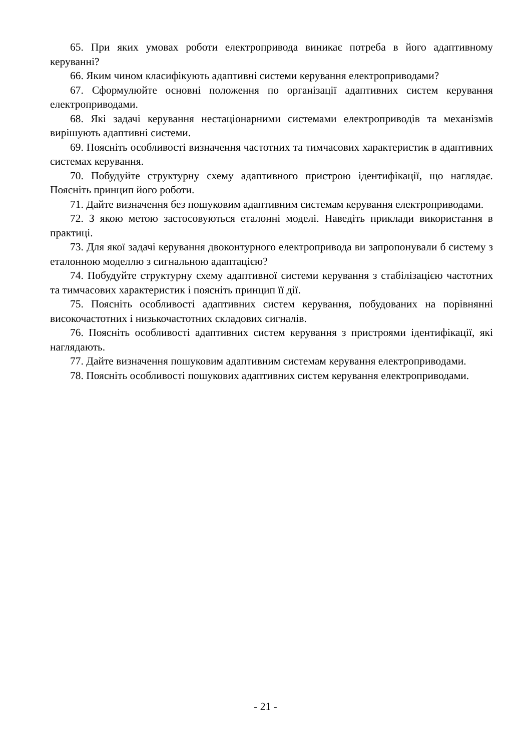65. При яких умовах роботи електропривода виникає потреба в його адаптивному керуванні?
66. Яким чином класифікують адаптивні системи керування електроприводами?
67. Сформулюйте основні положення по організації адаптивних систем керування електроприводами.
68. Які задачі керування нестаціонарними системами електроприводів та механізмів вирішують адаптивні системи.
69. Поясніть особливості визначення частотних та тимчасових характеристик в адаптивних системах керування.
70. Побудуйте структурну схему адаптивного пристрою ідентифікації, що наглядає. Поясніть принцип його роботи.
71. Дайте визначення без пошуковим адаптивним системам керування електроприводами.
72. З якою метою застосовуються еталонні моделі. Наведіть приклади використання в практиці.
73. Для якої задачі керування двоконтурного електропривода ви запропонували б систему з еталонною моделлю з сигнальною адаптацією?
74. Побудуйте структурну схему адаптивної системи керування з стабілізацією частотних та тимчасових характеристик і поясніть принцип її дії.
75. Поясніть особливості адаптивних систем керування, побудованих на порівнянні високочастотних і низькочастотних складових сигналів.
76. Поясніть особливості адаптивних систем керування з пристроями ідентифікації, які наглядають.
77. Дайте визначення пошуковим адаптивним системам керування електроприводами.
78. Поясніть особливості пошукових адаптивних систем керування електроприводами.
- 21 -